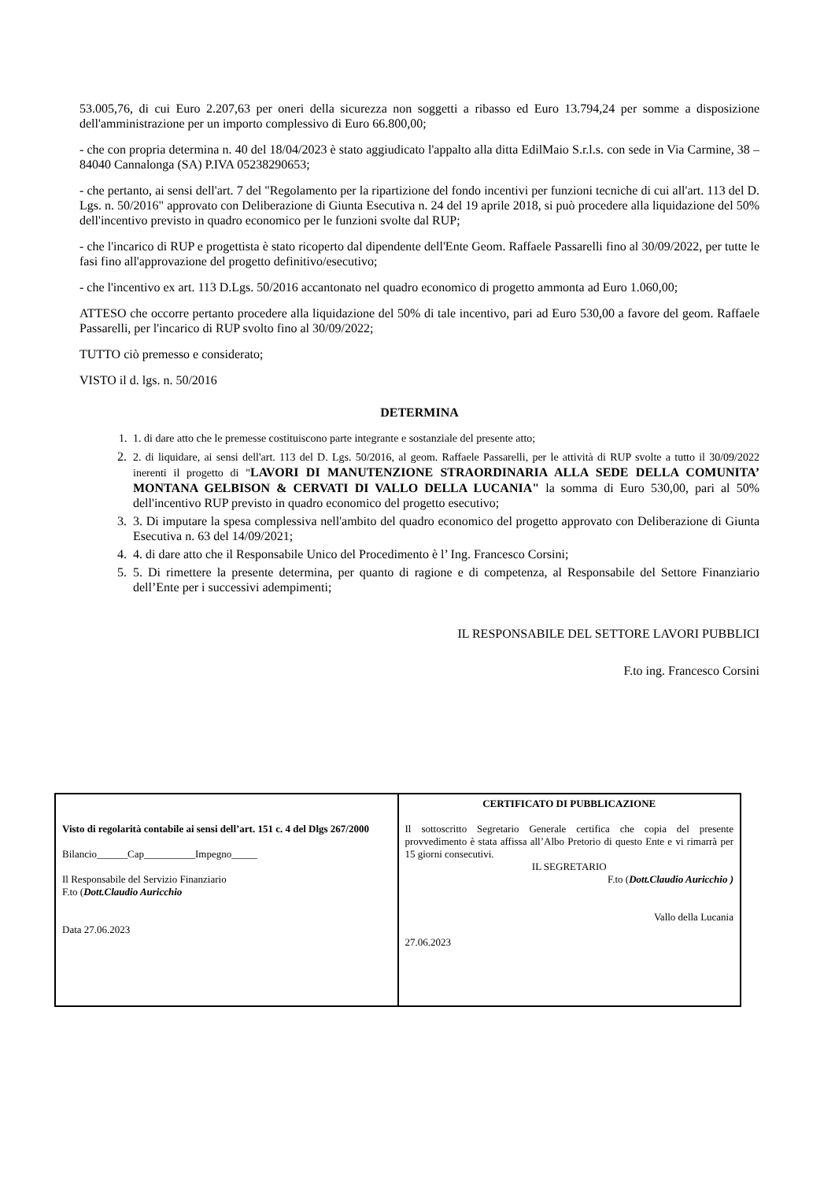53.005,76, di cui Euro 2.207,63 per oneri della sicurezza non soggetti a ribasso ed Euro 13.794,24 per somme a disposizione dell'amministrazione per un importo complessivo di Euro 66.800,00;
- che con propria determina n. 40 del 18/04/2023 è stato aggiudicato l'appalto alla ditta EdilMaio S.r.l.s. con sede in Via Carmine, 38 – 84040 Cannalonga (SA) P.IVA 05238290653;
- che pertanto, ai sensi dell'art. 7 del "Regolamento per la ripartizione del fondo incentivi per funzioni tecniche di cui all'art. 113 del D. Lgs. n. 50/2016" approvato con Deliberazione di Giunta Esecutiva n. 24 del 19 aprile 2018, si può procedere alla liquidazione del 50% dell'incentivo previsto in quadro economico per le funzioni svolte dal RUP;
- che l'incarico di RUP e progettista è stato ricoperto dal dipendente dell'Ente Geom. Raffaele Passarelli fino al 30/09/2022, per tutte le fasi fino all'approvazione del progetto definitivo/esecutivo;
- che l'incentivo ex art. 113 D.Lgs. 50/2016 accantonato nel quadro economico di progetto ammonta ad Euro 1.060,00;
ATTESO che occorre pertanto procedere alla liquidazione del 50% di tale incentivo, pari ad Euro 530,00 a favore del geom. Raffaele Passarelli, per l'incarico di RUP svolto fino al 30/09/2022;
TUTTO ciò premesso e considerato;
VISTO il d. lgs. n. 50/2016
DETERMINA
1. 1. di dare atto che le premesse costituiscono parte integrante e sostanziale del presente atto;
2. 2. di liquidare, ai sensi dell'art. 113 del D. Lgs. 50/2016, al geom. Raffaele Passarelli, per le attività di RUP svolte a tutto il 30/09/2022 inerenti il progetto di "LAVORI DI MANUTENZIONE STRAORDINARIA ALLA SEDE DELLA COMUNITA’ MONTANA GELBISON & CERVATI DI VALLO DELLA LUCANIA" la somma di Euro 530,00, pari al 50% dell'incentivo RUP previsto in quadro economico del progetto esecutivo;
3. 3. Di imputare la spesa complessiva nell'ambito del quadro economico del progetto approvato con Deliberazione di Giunta Esecutiva n. 63 del 14/09/2021;
4. 4. di dare atto che il Responsabile Unico del Procedimento è l’ Ing. Francesco Corsini;
5. 5. Di rimettere la presente determina, per quanto di ragione e di competenza, al Responsabile del Settore Finanziario dell’Ente per i successivi adempimenti;
IL RESPONSABILE DEL SETTORE LAVORI PUBBLICI
F.to ing. Francesco Corsini
| Visto di regolarità contabile ai sensi dell’art. 151 c. 4 del Dlgs 267/2000 Bilancio______Cap__________Impegno_____ Il Responsabile del Servizio Finanziario F.to ( Dott.Claudio Auricchio Data 27.06.2023 | CERTIFICATO DI PUBBLICAZIONE Il sottoscritto Segretario Generale certifica che copia del presente provvedimento è stata affissa all’Albo Pretorio di questo Ente e vi rimarrà per 15 giorni consecutivi. IL SEGRETARIO F.to ( Dott.Claudio Auricchio ) Vallo della Lucania 27.06.2023 |